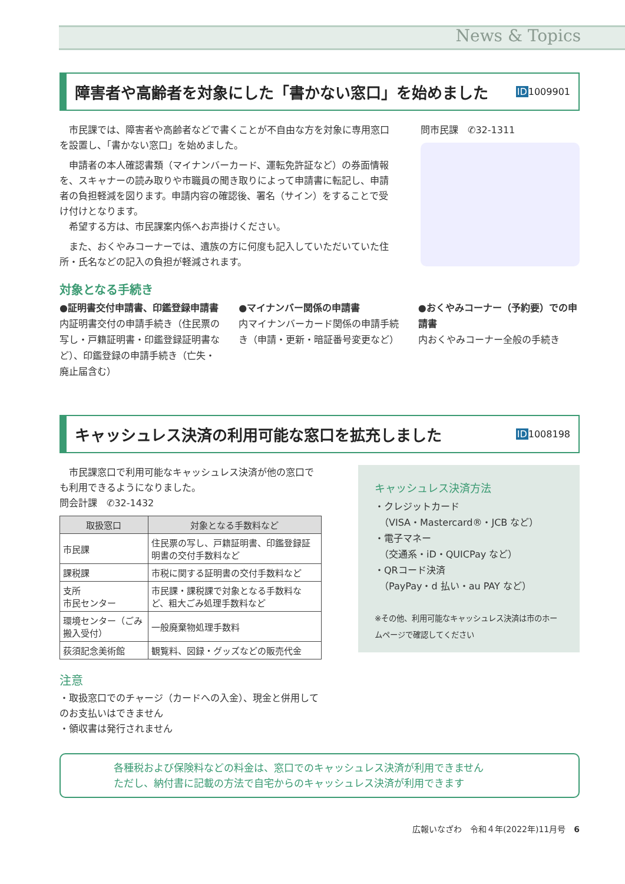News & Topics
障害者や高齢者を対象にした「書かない窓口」を始めました ID1009901
　市民課では、障害者や高齢者などで書くことが不自由な方を対象に専用窓口を設置し、「書かない窓口」を始めました。
　申請者の本人確認書類（マイナンバーカード、運転免許証など）の券面情報を、スキャナーの読み取りや市職員の聞き取りによって申請書に転記し、申請者の負担軽減を図ります。申請内容の確認後、署名（サイン）をすることで受け付けとなります。
　希望する方は、市民課案内係へお声掛けください。
　また、おくやみコーナーでは、遺族の方に何度も記入していただいていた住所・氏名などの記入の負担が軽減されます。
問市民課　✆32-1311
対象となる手続き
●証明書交付申請書、印鑑登録申請書
内証明書交付の申請手続き（住民票の写し・戸籍証明書・印鑑登録証明書など）、印鑑登録の申請手続き（亡失・廃止届含む）
●マイナンバー関係の申請書
内マイナンバーカード関係の申請手続き（申請・更新・暗証番号変更など）
●おくやみコーナー（予約要）での申請書
内おくやみコーナー全般の手続き
キャッシュレス決済の利用可能な窓口を拡充しました ID1008198
　市民課窓口で利用可能なキャッシュレス決済が他の窓口でも利用できるようになりました。
問会計課　✆32-1432
| 取扱窓口 | 対象となる手数料など |
| --- | --- |
| 市民課 | 住民票の写し、戸籍証明書、印鑑登録証明書の交付手数料など |
| 課税課 | 市税に関する証明書の交付手数料など |
| 支所 市民センター | 市民課・課税課で対象となる手数料など、粗大ごみ処理手数料など |
| 環境センター（ごみ搬入受付） | 一般廃棄物処理手数料 |
| 荻須記念美術館 | 観覧料、図録・グッズなどの販売代金 |
注意
・取扱窓口でのチャージ（カードへの入金）、現金と併用してのお支払いはできません
・領収書は発行されません
キャッシュレス決済方法
・クレジットカード
　（VISA・Mastercard®・JCB など）
・電子マネー
　（交通系・iD・QUICPay など）
・QRコード決済
　（PayPay・d 払い・au PAY など）
※その他、利用可能なキャッシュレス決済は市のホームページで確認してください
各種税および保険料などの料金は、窓口でのキャッシュレス決済が利用できません
ただし、納付書に記載の方法で自宅からのキャッシュレス決済が利用できます
広報いなざわ　令和４年(2022年)11月号　6